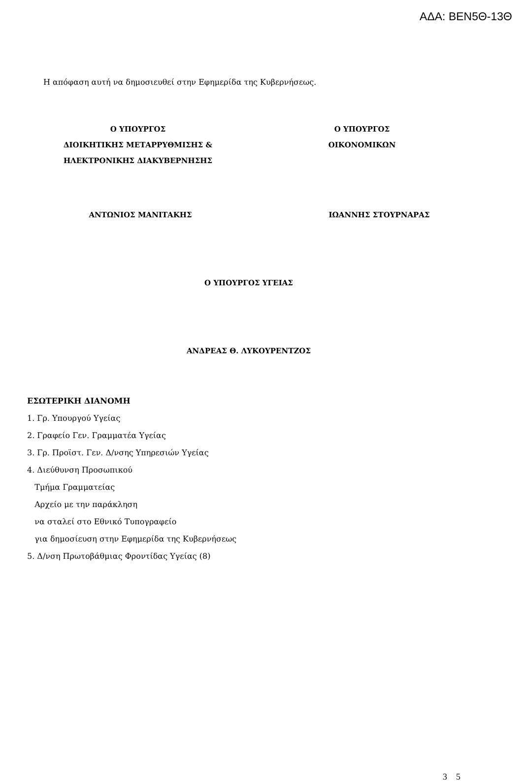ΑΔΑ: ΒΕΝ5Θ-13Θ
Η απόφαση αυτή να δημοσιευθεί στην Εφημερίδα της Κυβερνήσεως.
Ο ΥΠΟΥΡΓΟΣ
ΔΙΟΙΚΗΤΙΚΗΣ ΜΕΤΑΡΡΥΘΜΙΣΗΣ &
ΗΛΕΚΤΡΟΝΙΚΗΣ ΔΙΑΚΥΒΕΡΝΗΣΗΣ
Ο ΥΠΟΥΡΓΟΣ
ΟΙΚΟΝΟΜΙΚΩΝ
ΑΝΤΩΝΙΟΣ ΜΑΝΙΤΑΚΗΣ ΙΩΑΝΝΗΣ ΣΤΟΥΡΝΑΡΑΣ
Ο ΥΠΟΥΡΓΟΣ ΥΓΕΙΑΣ
ΑΝΔΡΕΑΣ Θ. ΛΥΚΟΥΡΕΝΤΖΟΣ
ΕΣΩΤΕΡΙΚΗ ΔΙΑΝΟΜΗ
1. Γρ. Υπουργού Υγείας
2. Γραφείο Γεν. Γραμματέα Υγείας
3. Γρ. Προϊστ. Γεν. Δ/νσης Υπηρεσιών Υγείας
4. Διεύθυνση Προσωπικού
Τμήμα Γραμματείας
Αρχείο με την παράκληση
να σταλεί στο Εθνικό Τυπογραφείο
για δημοσίευση στην Εφημερίδα της Κυβερνήσεως
5. Δ/νση Πρωτοβάθμιας Φροντίδας Υγείας (8)
3 5